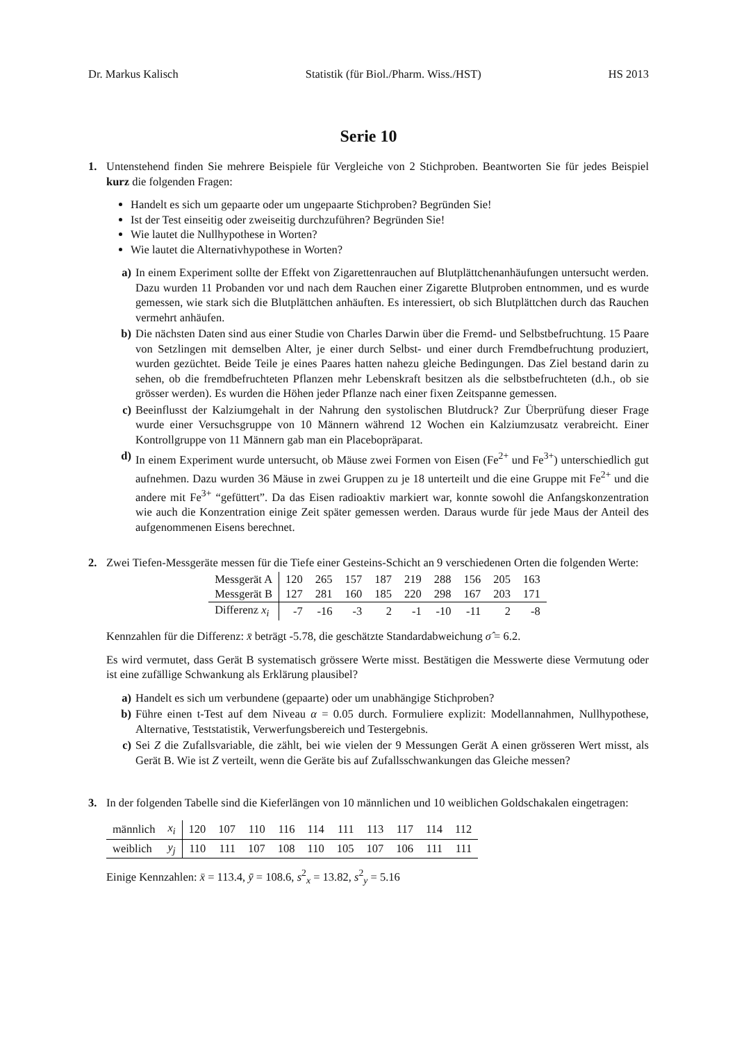Dr. Markus Kalisch Statistik (für Biol./Pharm. Wiss./HST) HS 2013
Serie 10
1. Untenstehend finden Sie mehrere Beispiele für Vergleiche von 2 Stichproben. Beantworten Sie für jedes Beispiel kurz die folgenden Fragen:
Handelt es sich um gepaarte oder um ungepaarte Stichproben? Begründen Sie!
Ist der Test einseitig oder zweiseitig durchzuführen? Begründen Sie!
Wie lautet die Nullhypothese in Worten?
Wie lautet die Alternativhypothese in Worten?
a) In einem Experiment sollte der Effekt von Zigarettenrauchen auf Blutplättchenanhäufungen untersucht werden. Dazu wurden 11 Probanden vor und nach dem Rauchen einer Zigarette Blutproben entnommen, und es wurde gemessen, wie stark sich die Blutplättchen anhäuften. Es interessiert, ob sich Blutplättchen durch das Rauchen vermehrt anhäufen.
b) Die nächsten Daten sind aus einer Studie von Charles Darwin über die Fremd- und Selbstbefruchtung. 15 Paare von Setzlingen mit demselben Alter, je einer durch Selbst- und einer durch Fremdbefruchtung produziert, wurden gezüchtet. Beide Teile je eines Paares hatten nahezu gleiche Bedingungen. Das Ziel bestand darin zu sehen, ob die fremdbefruchteten Pflanzen mehr Lebenskraft besitzen als die selbstbefruchteten (d.h., ob sie grösser werden). Es wurden die Höhen jeder Pflanze nach einer fixen Zeitspanne gemessen.
c) Beeinflusst der Kalziumgehalt in der Nahrung den systolischen Blutdruck? Zur Überprüfung dieser Frage wurde einer Versuchsgruppe von 10 Männern während 12 Wochen ein Kalziumzusatz verabreicht. Einer Kontrollgruppe von 11 Männern gab man ein Placebopräparat.
d) In einem Experiment wurde untersucht, ob Mäuse zwei Formen von Eisen (Fe<sup>2+</sup> und Fe<sup>3+</sup>) unterschiedlich gut aufnehmen. Dazu wurden 36 Mäuse in zwei Gruppen zu je 18 unterteilt und die eine Gruppe mit Fe<sup>2+</sup> und die andere mit Fe<sup>3+</sup> “gefüttert”. Da das Eisen radioaktiv markiert war, konnte sowohl die Anfangskonzentration wie auch die Konzentration einige Zeit später gemessen werden. Daraus wurde für jede Maus der Anteil des aufgenommenen Eisens berechnet.
2. Zwei Tiefen-Messgeräte messen für die Tiefe einer Gesteins-Schicht an 9 verschiedenen Orten die folgenden Werte:
| Messgerät A | 120 | 265 | 157 | 187 | 219 | 288 | 156 | 205 | 163 |
| Messgerät B | 127 | 281 | 160 | 185 | 220 | 298 | 167 | 203 | 171 |
| Differenz x<sub>i</sub> | -7 | -16 | -3 | 2 | -1 | -10 | -11 | 2 | -8 |
Kennzahlen für die Differenz: x̄ beträgt -5.78, die geschätzte Standardabweichung σ̂ = 6.2.
Es wird vermutet, dass Gerät B systematisch grössere Werte misst. Bestätigen die Messwerte diese Vermutung oder ist eine zufällige Schwankung als Erklärung plausibel?
a) Handelt es sich um verbundene (gepaarte) oder um unabhängige Stichproben?
b) Führe einen t-Test auf dem Niveau α = 0.05 durch. Formuliere explizit: Modellannahmen, Nullhypothese, Alternative, Teststatistik, Verwerfungsbereich und Testergebnis.
c) Sei Z die Zufallsvariable, die zählt, bei wie vielen der 9 Messungen Gerät A einen grösseren Wert misst, als Gerät B. Wie ist Z verteilt, wenn die Geräte bis auf Zufallsschwankungen das Gleiche messen?
3. In der folgenden Tabelle sind die Kieferlängen von 10 männlichen und 10 weiblichen Goldschakalen eingetragen:
| männlich | x<sub>i</sub> | 120 | 107 | 110 | 116 | 114 | 111 | 113 | 117 | 114 | 112 |
| weiblich | y<sub>j</sub> | 110 | 111 | 107 | 108 | 110 | 105 | 107 | 106 | 111 | 111 |
Einige Kennzahlen: x̄ = 113.4, ȳ = 108.6, s<sup>2</sup><sub>x</sub> = 13.82, s<sup>2</sup><sub>y</sub> = 5.16